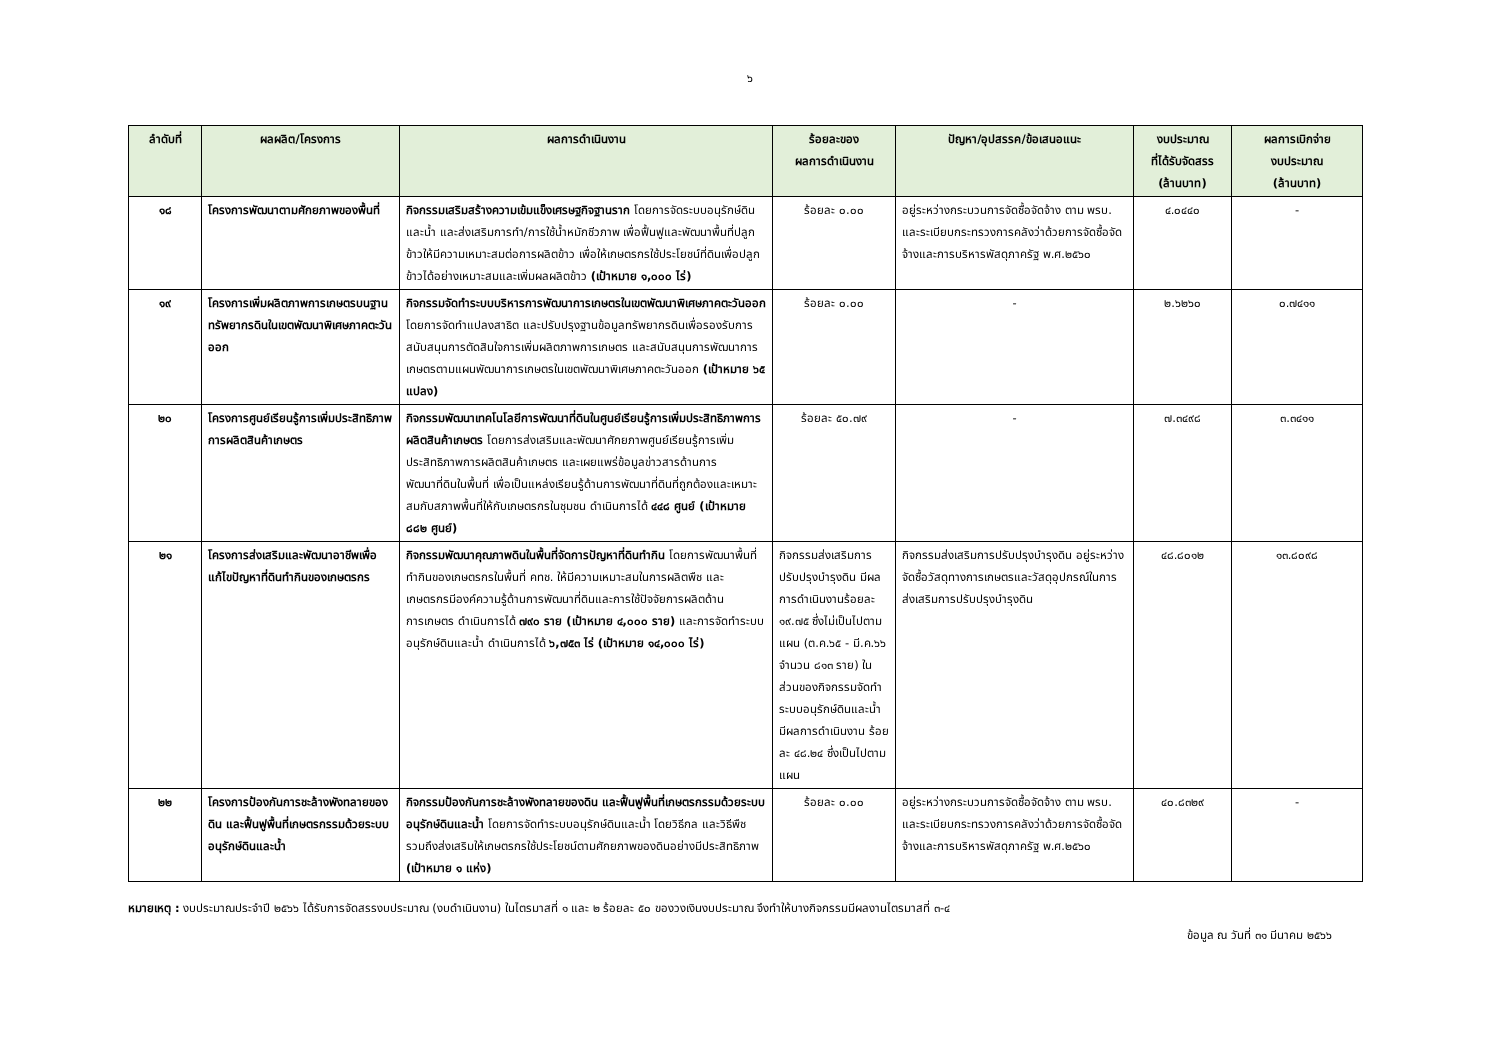๖
| ลำดับที่ | ผลผลิต/โครงการ | ผลการดำเนินงาน | ร้อยละของ ผลการดำเนินงาน | ปัญหา/อุปสรรค/ข้อเสนอแนะ | งบประมาณ ที่ได้รับจัดสรร (ล้านบาท) | ผลการเบิกจ่าย งบประมาณ (ล้านบาท) |
| --- | --- | --- | --- | --- | --- | --- |
| ๑๘ | โครงการพัฒนาตามศักยภาพของพื้นที่ | กิจกรรมเสริมสร้างความเข้มแข็งเศรษฐกิจฐานราก โดยการจัดระบบอนุรักษ์ดินและน้ำ และส่งเสริมการทำ/การใช้น้ำหมักชีวภาพ เพื่อฟื้นฟูและพัฒนาพื้นที่ปลูกข้าวให้มีความเหมาะสมต่อการผลิตข้าว เพื่อให้เกษตรกรใช้ประโยชน์ที่ดินเพื่อปลูกข้าวได้อย่างเหมาะสมและเพิ่มผลผลิตข้าว (เป้าหมาย ๑,๐๐๐ ไร่) | ร้อยละ ๐.๐๐ | อยู่ระหว่างกระบวนการจัดซื้อจัดจ้าง ตาม พรบ. และระเบียบกระทรวงการคลังว่าด้วยการจัดซื้อจัดจ้างและการบริหารพัสดุภาครัฐ พ.ศ.๒๕๖๐ | ๔.๐๔๔๐ | - |
| ๑๙ | โครงการเพิ่มผลิตภาพการเกษตรบนฐานทรัพยากรดินในเขตพัฒนาพิเศษภาคตะวันออก | กิจกรรมจัดทำระบบบริหารการพัฒนาการเกษตรในเขตพัฒนาพิเศษภาคตะวันออก โดยการจัดทำแปลงสาธิต และปรับปรุงฐานข้อมูลทรัพยากรดินเพื่อรองรับการสนับสนุนการตัดสินใจการเพิ่มผลิตภาพการเกษตร และสนับสนุนการพัฒนาการเกษตรตามแผนพัฒนาการเกษตรในเขตพัฒนาพิเศษภาคตะวันออก (เป้าหมาย ๖๕ แปลง) | ร้อยละ ๐.๐๐ | - | ๒.๖๒๖๐ | ๐.๗๔๑๑ |
| ๒๐ | โครงการศูนย์เรียนรู้การเพิ่มประสิทธิภาพการผลิตสินค้าเกษตร | กิจกรรมพัฒนาเทคโนโลยีการพัฒนาที่ดินในศูนย์เรียนรู้การเพิ่มประสิทธิภาพการผลิตสินค้าเกษตร โดยการส่งเสริมและพัฒนาศักยภาพศูนย์เรียนรู้การเพิ่มประสิทธิภาพการผลิตสินค้าเกษตร และเผยแพร่ข้อมูลข่าวสารด้านการพัฒนาที่ดินในพื้นที่ เพื่อเป็นแหล่งเรียนรู้ด้านการพัฒนาที่ดินที่ถูกต้องและเหมาะสมกับสภาพพื้นที่ให้กับเกษตรกรในชุมชน ดำเนินการได้ ๔๔๘ ศูนย์ (เป้าหมาย ๘๘๒ ศูนย์) | ร้อยละ ๕๐.๗๙ | - | ๗.๓๔๙๘ | ๓.๓๔๑๑ |
| ๒๑ | โครงการส่งเสริมและพัฒนาอาชีพเพื่อแก้ไขปัญหาที่ดินทำกินของเกษตรกร | กิจกรรมพัฒนาคุณภาพดินในพื้นที่จัดการปัญหาที่ดินทำกิน โดยการพัฒนาพื้นที่ทำกินของเกษตรกรในพื้นที่ คทช. ให้มีความเหมาะสมในการผลิตพืช และเกษตรกรมีองค์ความรู้ด้านการพัฒนาที่ดินและการใช้ปัจจัยการผลิตด้านการเกษตร ดำเนินการได้ ๗๙๐ ราย (เป้าหมาย ๔,๐๐๐ ราย) และการจัดทำระบบอนุรักษ์ดินและน้ำ ดำเนินการได้ ๖,๗๕๓ ไร่ (เป้าหมาย ๑๔,๐๐๐ ไร่) | กิจกรรมส่งเสริมการปรับปรุงบำรุงดิน มีผลการดำเนินงานร้อยละ ๑๙.๗๕ ซึ่งไม่เป็นไปตามแผน (ต.ค.๖๕ - มี.ค.๖๖ จำนวน ๘๑๓ ราย) ในส่วนของกิจกรรมจัดทำระบบอนุรักษ์ดินและน้ำ มีผลการดำเนินงาน ร้อยละ ๔๘.๒๔ ซึ่งเป็นไปตามแผน | กิจกรรมส่งเสริมการปรับปรุงบำรุงดิน อยู่ระหว่างจัดซื้อวัสดุทางการเกษตรและวัสดุอุปกรณ์ในการส่งเสริมการปรับปรุงบำรุงดิน | ๔๘.๘๐๑๒ | ๑๓.๘๐๙๘ |
| ๒๒ | โครงการป้องกันการชะล้างพังทลายของดิน และฟื้นฟูพื้นที่เกษตรกรรมด้วยระบบอนุรักษ์ดินและน้ำ | กิจกรรมป้องกันการชะล้างพังทลายของดิน และฟื้นฟูพื้นที่เกษตรกรรมด้วยระบบอนุรักษ์ดินและน้ำ โดยการจัดทำระบบอนุรักษ์ดินและน้ำ โดยวิธีกล และวิธีพืช รวมถึงส่งเสริมให้เกษตรกรใช้ประโยชน์ตามศักยภาพของดินอย่างมีประสิทธิภาพ (เป้าหมาย ๑ แห่ง) | ร้อยละ ๐.๐๐ | อยู่ระหว่างกระบวนการจัดซื้อจัดจ้าง ตาม พรบ. และระเบียบกระทรวงการคลังว่าด้วยการจัดซื้อจัดจ้างและการบริหารพัสดุภาครัฐ พ.ศ.๒๕๖๐ | ๔๐.๘๓๒๙ | - |
หมายเหตุ : งบประมาณประจำปี ๒๕๖๖ ได้รับการจัดสรรงบประมาณ (งบดำเนินงาน) ในไตรมาสที่ ๑ และ ๒ ร้อยละ ๕๐ ของวงเงินงบประมาณ จึงทำให้บางกิจกรรมมีผลงานไตรมาสที่ ๓-๔
ข้อมูล ณ วันที่ ๓๑ มีนาคม ๒๕๖๖